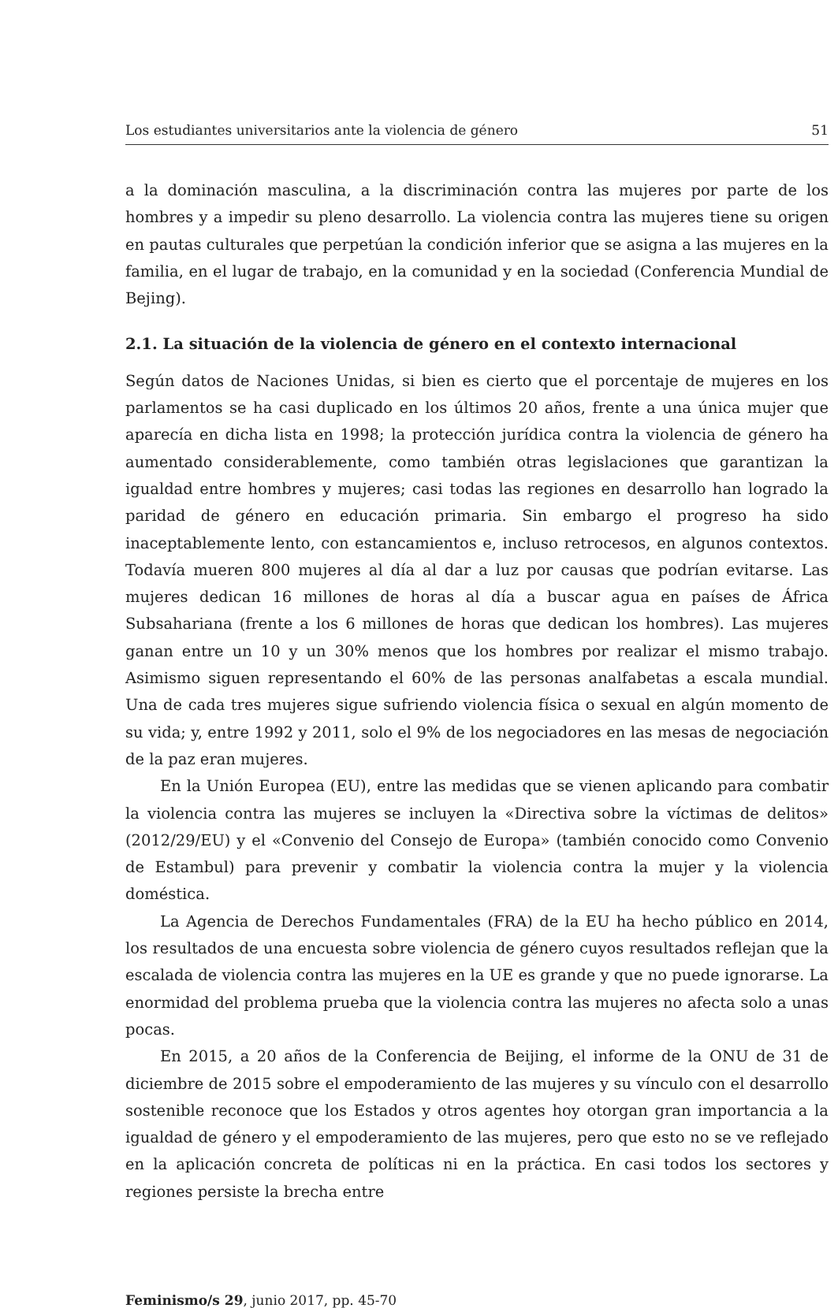Los estudiantes universitarios ante la violencia de género 51
a la dominación masculina, a la discriminación contra las mujeres por parte de los hombres y a impedir su pleno desarrollo. La violencia contra las mujeres tiene su origen en pautas culturales que perpetúan la condición inferior que se asigna a las mujeres en la familia, en el lugar de trabajo, en la comunidad y en la sociedad (Conferencia Mundial de Bejing).
2.1. La situación de la violencia de género en el contexto internacional
Según datos de Naciones Unidas, si bien es cierto que el porcentaje de mujeres en los parlamentos se ha casi duplicado en los últimos 20 años, frente a una única mujer que aparecía en dicha lista en 1998; la protección jurídica contra la violencia de género ha aumentado considerablemente, como también otras legislaciones que garantizan la igualdad entre hombres y mujeres; casi todas las regiones en desarrollo han logrado la paridad de género en educación primaria. Sin embargo el progreso ha sido inaceptablemente lento, con estancamientos e, incluso retrocesos, en algunos contextos. Todavía mueren 800 mujeres al día al dar a luz por causas que podrían evitarse. Las mujeres dedican 16 millones de horas al día a buscar agua en países de África Subsahariana (frente a los 6 millones de horas que dedican los hombres). Las mujeres ganan entre un 10 y un 30% menos que los hombres por realizar el mismo trabajo. Asimismo siguen representando el 60% de las personas analfabetas a escala mundial. Una de cada tres mujeres sigue sufriendo violencia física o sexual en algún momento de su vida; y, entre 1992 y 2011, solo el 9% de los negociadores en las mesas de negociación de la paz eran mujeres.
En la Unión Europea (EU), entre las medidas que se vienen aplicando para combatir la violencia contra las mujeres se incluyen la «Directiva sobre la víctimas de delitos» (2012/29/EU) y el «Convenio del Consejo de Europa» (también conocido como Convenio de Estambul) para prevenir y combatir la violencia contra la mujer y la violencia doméstica.
La Agencia de Derechos Fundamentales (FRA) de la EU ha hecho público en 2014, los resultados de una encuesta sobre violencia de género cuyos resultados reflejan que la escalada de violencia contra las mujeres en la UE es grande y que no puede ignorarse. La enormidad del problema prueba que la violencia contra las mujeres no afecta solo a unas pocas.
En 2015, a 20 años de la Conferencia de Beijing, el informe de la ONU de 31 de diciembre de 2015 sobre el empoderamiento de las mujeres y su vínculo con el desarrollo sostenible reconoce que los Estados y otros agentes hoy otorgan gran importancia a la igualdad de género y el empoderamiento de las mujeres, pero que esto no se ve reflejado en la aplicación concreta de políticas ni en la práctica. En casi todos los sectores y regiones persiste la brecha entre
Feminismo/s 29, junio 2017, pp. 45-70